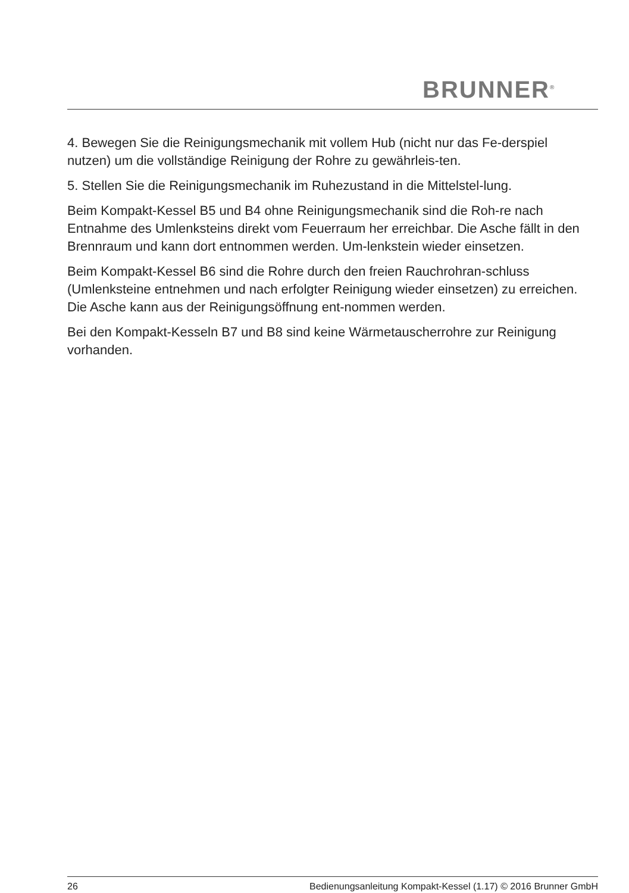BRUNNER<sup>®</sup>
4. Bewegen Sie die Reinigungsmechanik mit vollem Hub (nicht nur das Fe-derspiel nutzen) um die vollständige Reinigung der Rohre zu gewährleis-ten.
5. Stellen Sie die Reinigungsmechanik im Ruhezustand in die Mittelstel-lung.
Beim Kompakt-Kessel B5 und B4 ohne Reinigungsmechanik sind die Roh-re nach Entnahme des Umlenksteins direkt vom Feuerraum her erreichbar. Die Asche fällt in den Brennraum und kann dort entnommen werden. Um-lenkstein wieder einsetzen.
Beim Kompakt-Kessel B6 sind die Rohre durch den freien Rauchrohran-schluss (Umlenksteine entnehmen und nach erfolgter Reinigung wieder einsetzen) zu erreichen. Die Asche kann aus der Reinigungsöffnung ent-nommen werden.
Bei den Kompakt-Kesseln B7 und B8 sind keine Wärmetauscherrohre zur Reinigung vorhanden.
26 Bedienungsanleitung Kompakt-Kessel (1.17) © 2016 Brunner GmbH